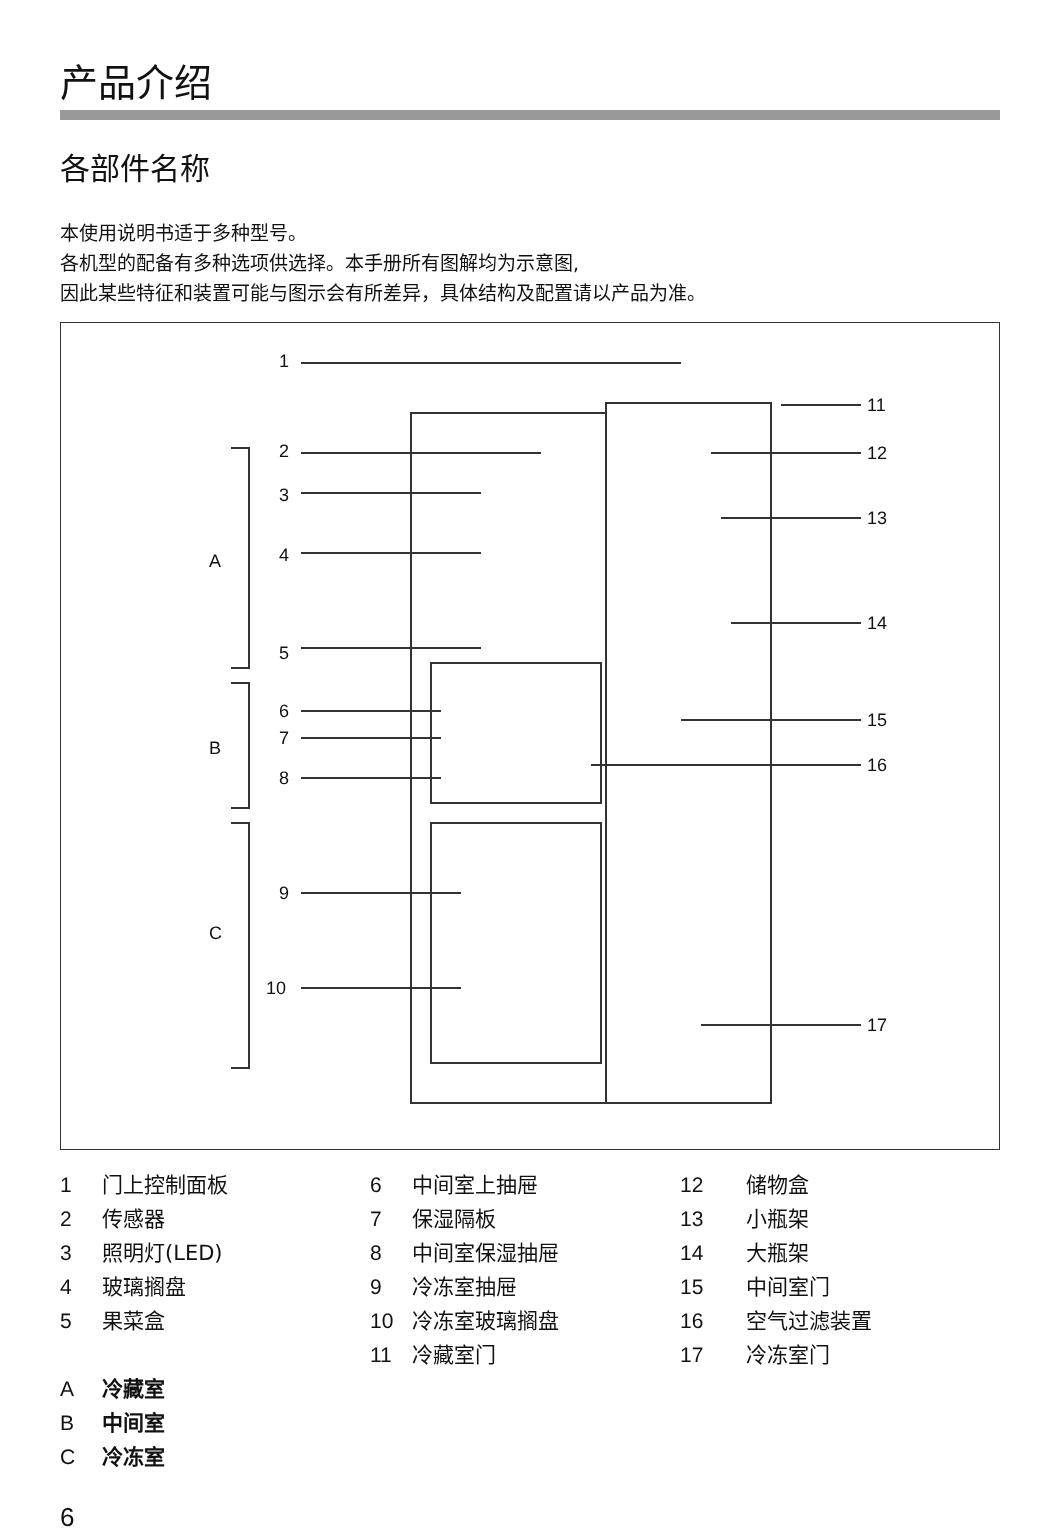产品介绍
各部件名称
本使用说明书适于多种型号。
各机型的配备有多种选项供选择。本手册所有图解均为示意图,
因此某些特征和装置可能与图示会有所差异，具体结构及配置请以产品为准。
1
2
3
4
5
6
7
8
9
10
A
B
C
11
12
13
14
15
16
17
1 门上控制面板
2 传感器
3 照明灯(LED)
4 玻璃搁盘
5 果菜盒
A冷藏室
B中间室
C冷冻室
6 中间室上抽屉
7 保湿隔板
8 中间室保湿抽屉
9 冷冻室抽屉
10 冷冻室玻璃搁盘
11 冷藏室门
12 储物盒
13 小瓶架
14 大瓶架
15 中间室门
16 空气过滤装置
17 冷冻室门
6